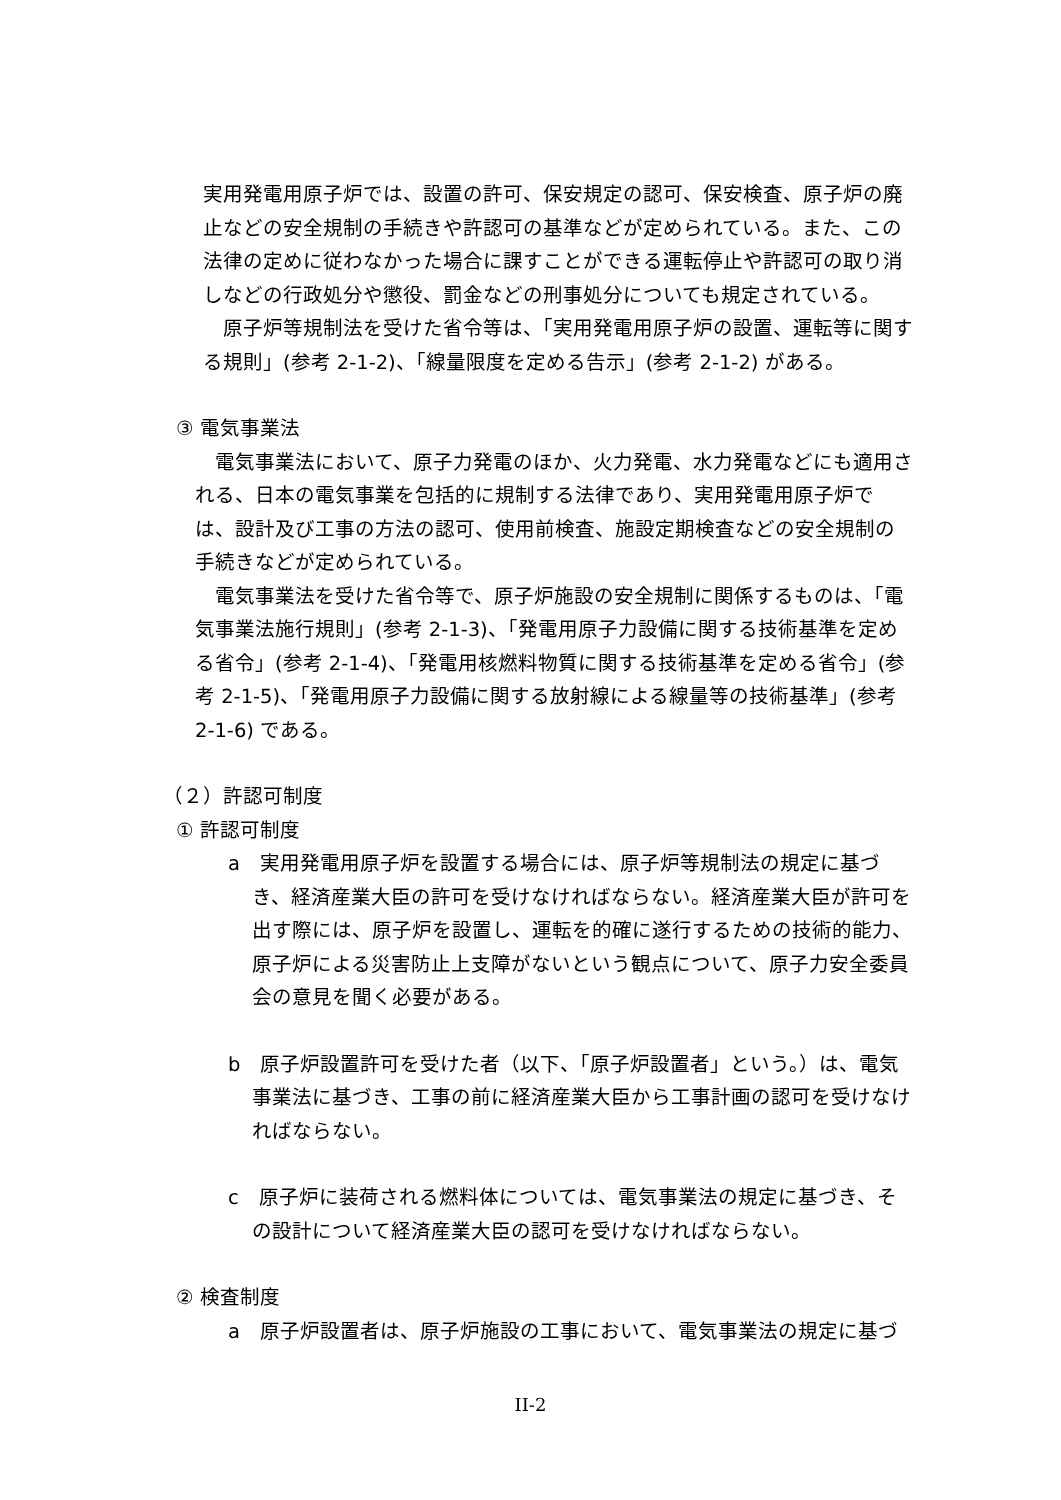実用発電用原子炉では、設置の許可、保安規定の認可、保安検査、原子炉の廃止などの安全規制の手続きや許認可の基準などが定められている。また、この法律の定めに従わなかった場合に課すことができる運転停止や許認可の取り消しなどの行政処分や懲役、罰金などの刑事処分についても規定されている。
　原子炉等規制法を受けた省令等は、「実用発電用原子炉の設置、運転等に関する規則」(参考 2-1-2)、「線量限度を定める告示」(参考 2-1-2) がある。
③ 電気事業法
　電気事業法において、原子力発電のほか、火力発電、水力発電などにも適用される、日本の電気事業を包括的に規制する法律であり、実用発電用原子炉では、設計及び工事の方法の認可、使用前検査、施設定期検査などの安全規制の手続きなどが定められている。
　電気事業法を受けた省令等で、原子炉施設の安全規制に関係するものは、「電気事業法施行規則」(参考 2-1-3)、「発電用原子力設備に関する技術基準を定める省令」(参考 2-1-4)、「発電用核燃料物質に関する技術基準を定める省令」(参考 2-1-5)、「発電用原子力設備に関する放射線による線量等の技術基準」(参考 2-1-6) である。
（２）許認可制度
① 許認可制度
a　実用発電用原子炉を設置する場合には、原子炉等規制法の規定に基づき、経済産業大臣の許可を受けなければならない。経済産業大臣が許可を出す際には、原子炉を設置し、運転を的確に遂行するための技術的能力、原子炉による災害防止上支障がないという観点について、原子力安全委員会の意見を聞く必要がある。
b　原子炉設置許可を受けた者（以下、「原子炉設置者」という。）は、電気事業法に基づき、工事の前に経済産業大臣から工事計画の認可を受けなければならない。
c　原子炉に装荷される燃料体については、電気事業法の規定に基づき、その設計について経済産業大臣の認可を受けなければならない。
② 検査制度
a　原子炉設置者は、原子炉施設の工事において、電気事業法の規定に基づ
II-2